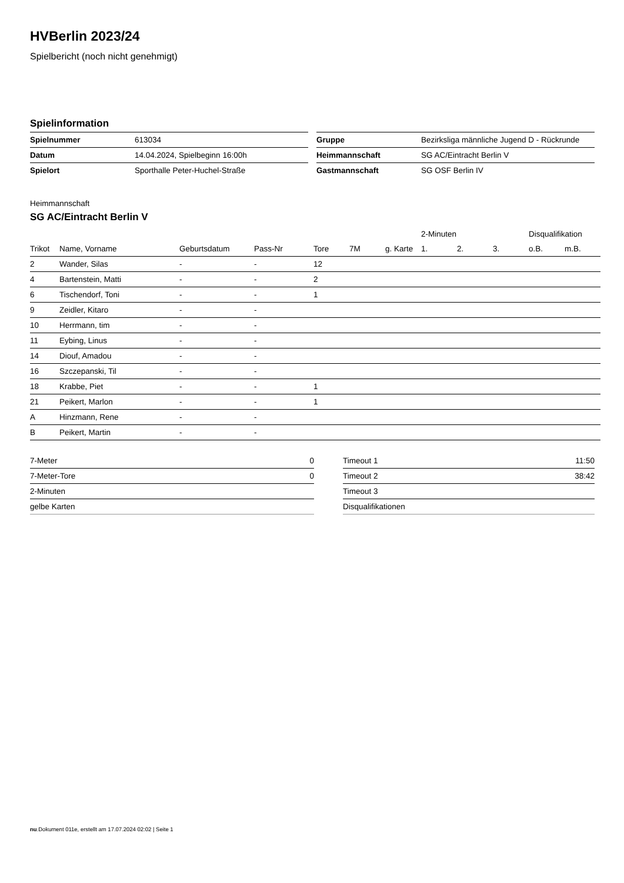HVBerlin 2023/24
Spielbericht (noch nicht genehmigt)
Spielinformation
| Spielnummer | 613034 |
| Datum | 14.04.2024, Spielbeginn 16:00h |
| Spielort | Sporthalle Peter-Huchel-Straße |
| Gruppe | Bezirksliga männliche Jugend D - Rückrunde |
| Heimmannschaft | SG AC/Eintracht Berlin V |
| Gastmannschaft | SG OSF Berlin IV |
Heimmannschaft
SG AC/Eintracht Berlin V
| | | | | | | | 2-Minuten | | | Disqualifikation | |
| --- | --- | --- | --- | --- | --- | --- | --- | --- | --- | --- | --- |
| Trikot | Name, Vorname | Geburtsdatum | Pass-Nr | Tore | 7M | g. Karte | 1. | 2. | 3. | o.B. | m.B. |
| 2 | Wander, Silas | - | - | 12 | | | | | | | |
| 4 | Bartenstein, Matti | - | - | 2 | | | | | | | |
| 6 | Tischendorf, Toni | - | - | 1 | | | | | | | |
| 9 | Zeidler, Kitaro | - | - | | | | | | | | |
| 10 | Herrmann, tim | - | - | | | | | | | | |
| 11 | Eybing, Linus | - | - | | | | | | | | |
| 14 | Diouf, Amadou | - | - | | | | | | | | |
| 16 | Szczepanski, Til | - | - | | | | | | | | |
| 18 | Krabbe, Piet | - | - | 1 | | | | | | | |
| 21 | Peikert, Marlon | - | - | 1 | | | | | | | |
| A | Hinzmann, Rene | - | - | | | | | | | | |
| B | Peikert, Martin | - | - | | | | | | | | |
| 7-Meter | 0 |
| 7-Meter-Tore | 0 |
| 2-Minuten | |
| gelbe Karten | |
| Timeout 1 | 11:50 |
| Timeout 2 | 38:42 |
| Timeout 3 | |
| Disqualifikationen | |
nu.Dokument 011e, erstellt am 17.07.2024 02:02 | Seite 1